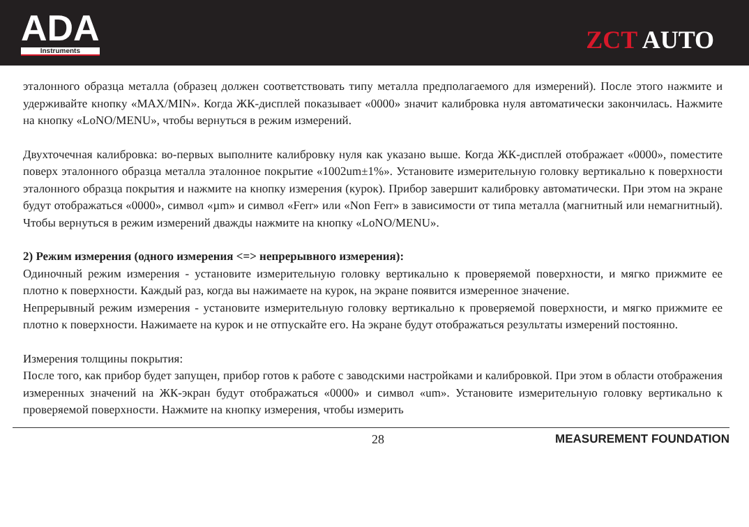ADA
Instruments
ZCT AUTO
эталонного образца металла (образец должен соответствовать типу металла предполагаемого для измерений). После этого нажмите и удерживайте кнопку «MAX/MIN». Когда ЖК-дисплей показывает «0000» значит калибровка нуля автоматически закончилась. Нажмите на кнопку «LoNO/MENU», чтобы вернуться в режим измерений.
Двухточечная калибровка: во-первых выполните калибровку нуля как указано выше. Когда ЖК-дисплей отображает «0000», поместите поверх эталонного образца металла эталонное покрытие «1002um±1%». Установите измерительную головку вертикально к поверхности эталонного образца покрытия и нажмите на кнопку измерения (курок). Прибор завершит калибровку автоматически. При этом на экране будут отображаться «0000», символ «µm» и символ «Ferr» или «Non Ferr» в зависимости от типа металла (магнитный или немагнитный). Чтобы вернуться в режим измерений дважды нажмите на кнопку «LoNO/MENU».
2) Режим измерения (одного измерения <=> непрерывного измерения):
Одиночный режим измерения - установите измерительную головку вертикально к проверяемой поверхности, и мягко прижмите ее плотно к поверхности. Каждый раз, когда вы нажимаете на курок, на экране появится измеренное значение.
Непрерывный режим измерения - установите измерительную головку вертикально к проверяемой поверхности, и мягко прижмите ее плотно к поверхности. Нажимаете на курок и не отпускайте его. На экране будут отображаться результаты измерений постоянно.
Измерения толщины покрытия:
После того, как прибор будет запущен, прибор готов к работе с заводскими настройками и калибровкой. При этом в области отображения измеренных значений на ЖК-экран будут отображаться «0000» и символ «um». Установите измерительную головку вертикально к проверяемой поверхности. Нажмите на кнопку измерения, чтобы измерить
28 MEASUREMENT FOUNDATION